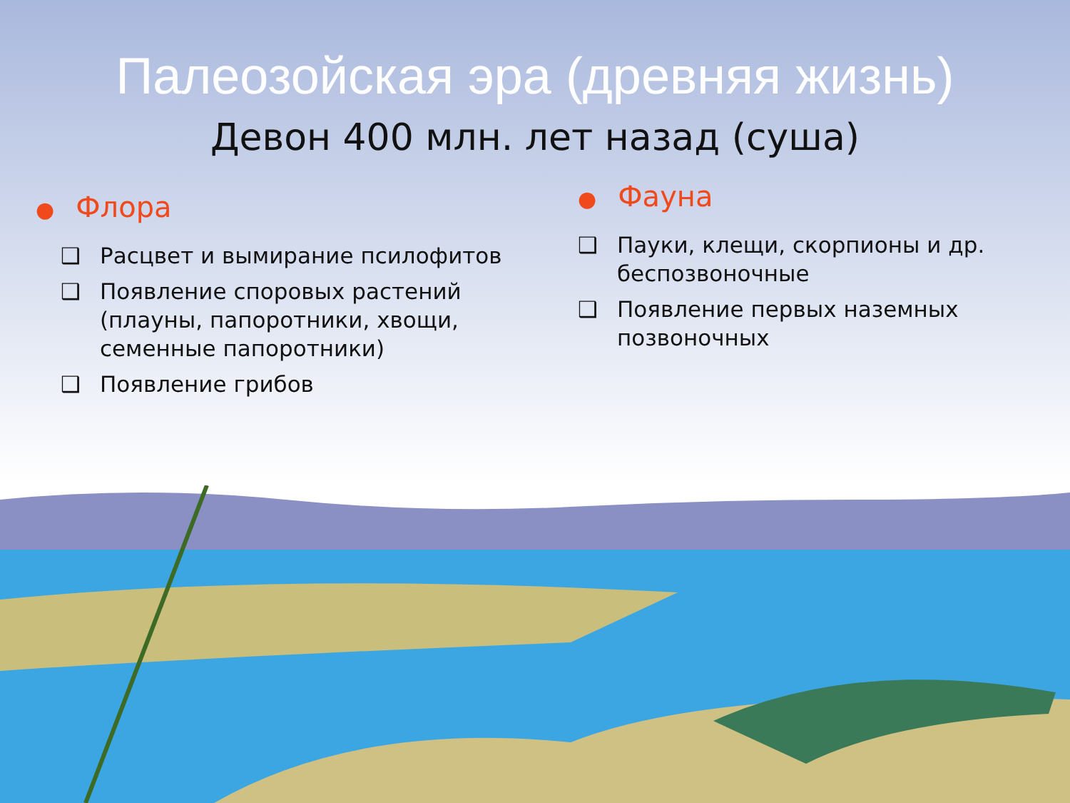Палеозойская эра (древняя жизнь)
Девон 400 млн. лет назад (суша)
● Флора
❑ Расцвет и вымирание псилофитов
❑ Появление споровых растений (плауны, папоротники, хвощи, семенные папоротники)
❑ Появление грибов
● Фауна
❑ Пауки, клещи, скорпионы и др. беспозвоночные
❑ Появление первых наземных позвоночных